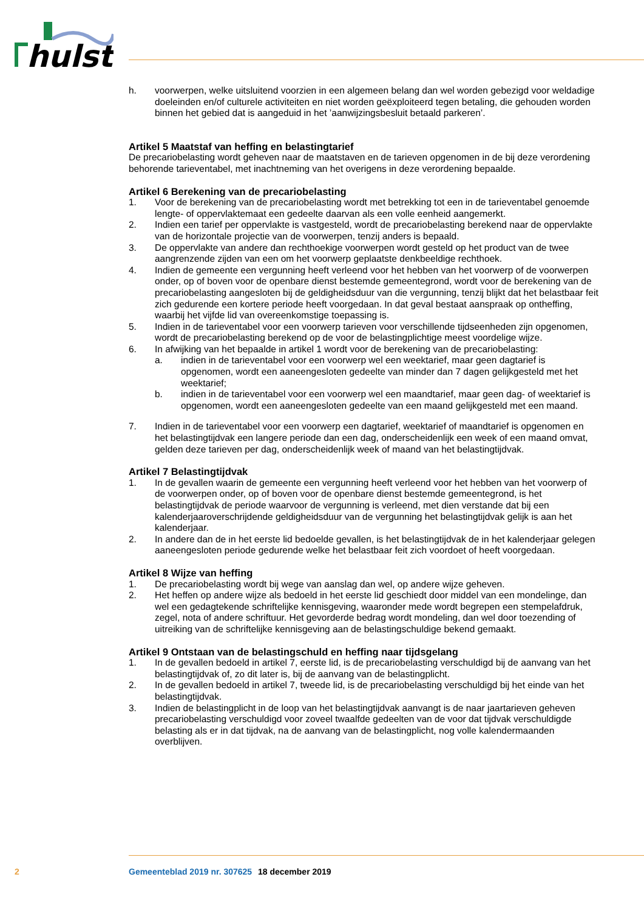hulst
h. voorwerpen, welke uitsluitend voorzien in een algemeen belang dan wel worden gebezigd voor weldadige doeleinden en/of culturele activiteiten en niet worden geëxploiteerd tegen betaling, die gehouden worden binnen het gebied dat is aangeduid in het ’aanwijzingsbesluit betaald parkeren’.
Artikel 5 Maatstaf van heffing en belastingtarief
De precariobelasting wordt geheven naar de maatstaven en de tarieven opgenomen in de bij deze verordening behorende tarieventabel, met inachtneming van het overigens in deze verordening bepaalde.
Artikel 6 Berekening van de precariobelasting
1. Voor de berekening van de precariobelasting wordt met betrekking tot een in de tarieventabel genoemde lengte- of oppervlaktemaat een gedeelte daarvan als een volle eenheid aangemerkt.
2. Indien een tarief per oppervlakte is vastgesteld, wordt de precariobelasting berekend naar de oppervlakte van de horizontale projectie van de voorwerpen, tenzij anders is bepaald.
3. De oppervlakte van andere dan rechthoekige voorwerpen wordt gesteld op het product van de twee aangrenzende zijden van een om het voorwerp geplaatste denkbeeldige rechthoek.
4. Indien de gemeente een vergunning heeft verleend voor het hebben van het voorwerp of de voorwerpen onder, op of boven voor de openbare dienst bestemde gemeentegrond, wordt voor de berekening van de precariobelasting aangesloten bij de geldigheidsduur van die vergunning, tenzij blijkt dat het belastbaar feit zich gedurende een kortere periode heeft voorgedaan. In dat geval bestaat aanspraak op ontheffing, waarbij het vijfde lid van overeenkomstige toepassing is.
5. Indien in de tarieventabel voor een voorwerp tarieven voor verschillende tijdseenheden zijn opgenomen, wordt de precariobelasting berekend op de voor de belastingplichtige meest voordelige wijze.
6. In afwijking van het bepaalde in artikel 1 wordt voor de berekening van de precariobelasting:
a. indien in de tarieventabel voor een voorwerp wel een weektarief, maar geen dagtarief is opgenomen, wordt een aaneengesloten gedeelte van minder dan 7 dagen gelijkgesteld met het weektarief;
b. indien in de tarieventabel voor een voorwerp wel een maandtarief, maar geen dag- of weektarief is opgenomen, wordt een aaneengesloten gedeelte van een maand gelijkgesteld met een maand.
7. Indien in de tarieventabel voor een voorwerp een dagtarief, weektarief of maandtarief is opgenomen en het belastingtijdvak een langere periode dan een dag, onderscheidenlijk een week of een maand omvat, gelden deze tarieven per dag, onderscheidenlijk week of maand van het belastingtijdvak.
Artikel 7 Belastingtijdvak
1. In de gevallen waarin de gemeente een vergunning heeft verleend voor het hebben van het voorwerp of de voorwerpen onder, op of boven voor de openbare dienst bestemde gemeentegrond, is het belastingtijdvak de periode waarvoor de vergunning is verleend, met dien verstande dat bij een kalenderjaaroverschrijdende geldigheidsduur van de vergunning het belastingtijdvak gelijk is aan het kalenderjaar.
2. In andere dan de in het eerste lid bedoelde gevallen, is het belastingtijdvak de in het kalenderjaar gelegen aaneengesloten periode gedurende welke het belastbaar feit zich voordoet of heeft voorgedaan.
Artikel 8 Wijze van heffing
1. De precariobelasting wordt bij wege van aanslag dan wel, op andere wijze geheven.
2. Het heffen op andere wijze als bedoeld in het eerste lid geschiedt door middel van een mondelinge, dan wel een gedagtekende schriftelijke kennisgeving, waaronder mede wordt begrepen een stempelafdruk, zegel, nota of andere schriftuur. Het gevorderde bedrag wordt mondeling, dan wel door toezending of uitreiking van de schriftelijke kennisgeving aan de belastingschuldige bekend gemaakt.
Artikel 9 Ontstaan van de belastingschuld en heffing naar tijdsgelang
1. In de gevallen bedoeld in artikel 7, eerste lid, is de precariobelasting verschuldigd bij de aanvang van het belastingtijdvak of, zo dit later is, bij de aanvang van de belastingplicht.
2. In de gevallen bedoeld in artikel 7, tweede lid, is de precariobelasting verschuldigd bij het einde van het belastingtijdvak.
3. Indien de belastingplicht in de loop van het belastingtijdvak aanvangt is de naar jaartarieven geheven precariobelasting verschuldigd voor zoveel twaalfde gedeelten van de voor dat tijdvak verschuldigde belasting als er in dat tijdvak, na de aanvang van de belastingplicht, nog volle kalendermaanden overblijven.
2 Gemeenteblad 2019 nr. 307625 18 december 2019